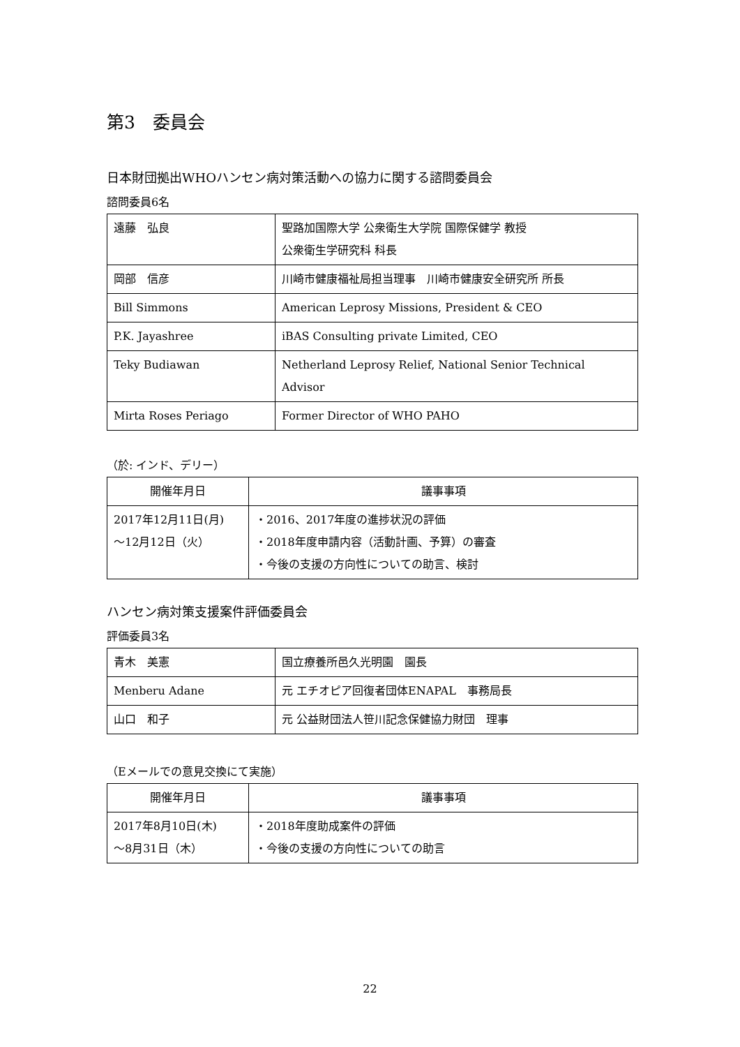第3　委員会
日本財団拠出WHOハンセン病対策活動への協力に関する諮問委員会
諮問委員6名
| 遠藤 弘良 | 聖路加国際大学 公衆衛生大学院 国際保健学 教授 公衆衛生学研究科 科長 |
| 岡部 信彦 | 川崎市健康福祉局担当理事 川崎市健康安全研究所 所長 |
| Bill Simmons | American Leprosy Missions, President & CEO |
| P.K. Jayashree | iBAS Consulting private Limited, CEO |
| Teky Budiawan | Netherland Leprosy Relief, National Senior Technical Advisor |
| Mirta Roses Periago | Former Director of WHO PAHO |
（於: インド、デリー）
| 開催年月日 | 議事事項 |
| --- | --- |
| 2017年12月11日(月) ～12月12日（火） | ・2016、2017年度の進捗状況の評価 ・2018年度申請内容（活動計画、予算）の審査 ・今後の支援の方向性についての助言、検討 |
ハンセン病対策支援案件評価委員会
評価委員3名
| 青木 美憲 | 国立療養所邑久光明園 園長 |
| Menberu Adane | 元 エチオピア回復者団体ENAPAL 事務局長 |
| 山口 和子 | 元 公益財団法人笹川記念保健協力財団 理事 |
（Eメールでの意見交換にて実施）
| 開催年月日 | 議事事項 |
| --- | --- |
| 2017年8月10日(木) ～8月31日（木） | ・2018年度助成案件の評価 ・今後の支援の方向性についての助言 |
22